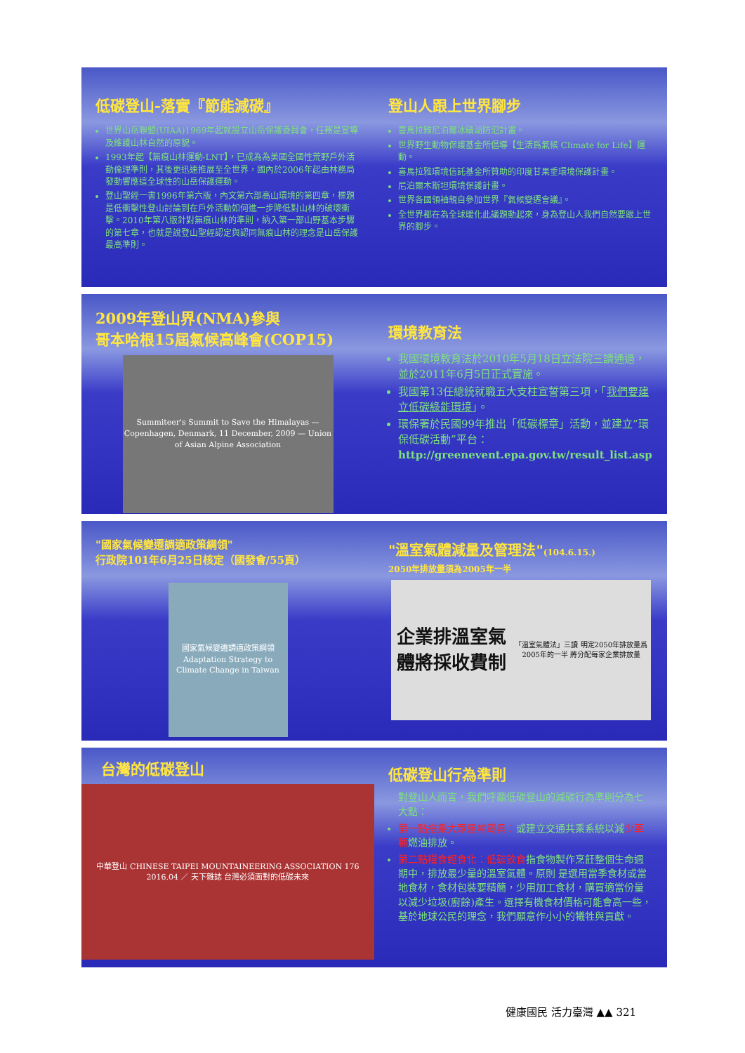低碳登山-落實『節能減碳』
世界山岳聯盟(UIAA)1969年起就設立山岳保護委員會，任務是宣導及維護山林自然的原貌。
1993年起【無痕山林運動-LNT】，已成為為美國全國性荒野戶外活動倫理準則，其後更迅速推展至全世界，國內於2006年起由林務局發動響應這全球性的山岳保護運動。
登山聖經一書1996年第六版，內文第六部高山環境的第四章，標題是低衝擊性登山討論到在戶外活動如何進一步降低對山林的破壞衝擊。2010年第八版針對無痕山林的準則，納入第一部山野基本步驟的第七章，也就是說登山聖經認定與認同無痕山林的理念是山岳保護最高準則。
登山人跟上世界腳步
喜馬拉雅尼泊爾冰磧湖防氾計畫。
世界野生動物保護基金所倡導【生活爲氣候 Climate for Life】運動。
喜馬拉雅環境信託基金所贊助的印度甘果垂環境保護計畫。
尼泊爾木斯坦環境保護計畫。
世界各國領袖親自參加世界『氣候變遷會議』。
全世界都在為全球暖化此議題動起來，身為登山人我們自然要跟上世界的腳步。
2009年登山界(NMA)參與
哥本哈根15屆氣候高峰會(COP15)
Summiteer's Summit to Save the Himalayas — Copenhagen, Denmark, 11 December, 2009 — Union of Asian Alpine Association
環境教育法
我國環境教育法於2010年5月18日立法院三讀通過，並於2011年6月5日正式實施。
我國第13任總統就職五大支柱宣誓第三項，「我們要建立低碳綠能環境」。
環保署於民國99年推出「低碳標章」活動，並建立”環保低碳活動”平台：
http://greenevent.epa.gov.tw/result_list.asp
"國家氣候變遷調適政策綱領"
行政院101年6月25日核定（國發會/55頁）
國家氣候變遷調適政策綱領
Adaptation Strategy to Climate Change in Taiwan
"溫室氣體減量及管理法"(104.6.15.)
2050年排放量須為2005年一半
企業排溫室氣體將採收費制
「溫室氣體法」三讀 明定2050年排放量爲2005年的一半 將分配每家企業排放量
台灣的低碳登山
中華登山 CHINESE TAIPEI MOUNTAINEERING ASSOCIATION 176 2016.04 ／ 天下雜誌 台灣必須面對的低碳未來
低碳登山行為準則
對登山人而言，我們呼籲低碳登山的減碳行為準則分為七大點：
第一點搭乘大眾運輸載具：或建立交通共乘系統以減少車輛燃油排放。
第二點糧食輕食化：低碳飲食指食物製作烹飪整個生命週期中，排放最少量的溫室氣體。原則 是選用當季食材或當地食材，食材包裝要精簡，少用加工食材，購買適當份量以減少垃圾(廚餘)產生。選擇有機食材價格可能會高一些，基於地球公民的理念，我們願意作小小的犧牲與貢獻。
健康國民 活力臺灣 ▲▲ 321